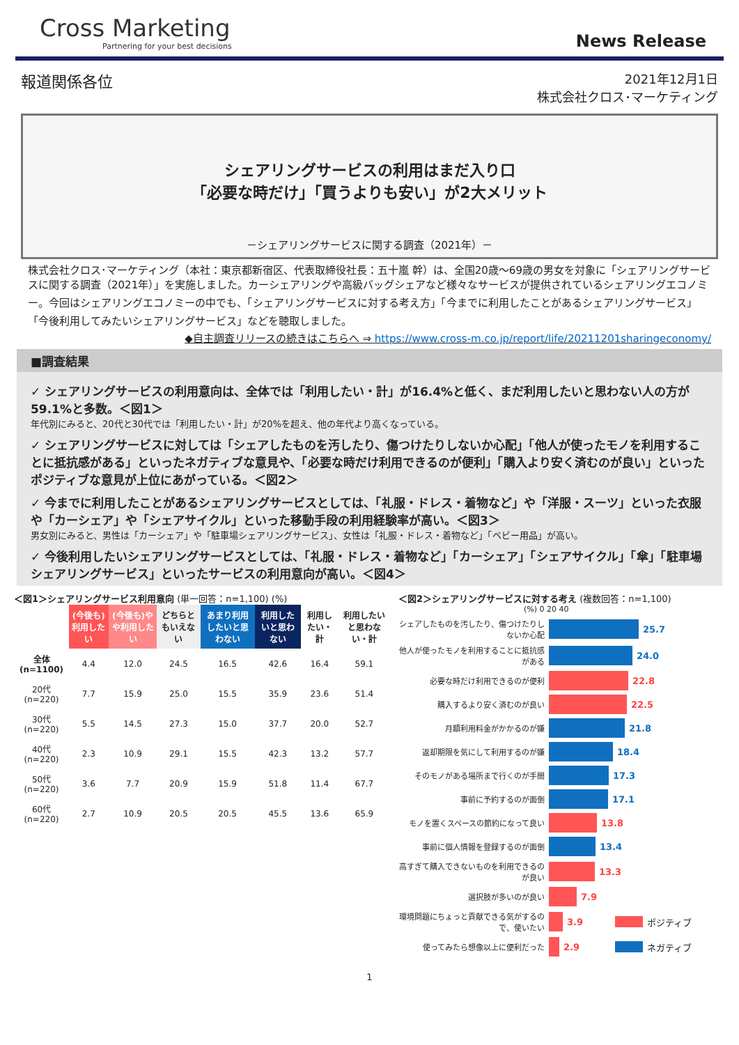Cross Marketing
Partnering for your best decisions
News Release
報道関係各位
2021年12月1日
株式会社クロス･マーケティング
シェアリングサービスの利用はまだ入り口
「必要な時だけ」「買うよりも安い」が2大メリット
－シェアリングサービスに関する調査（2021年）－
株式会社クロス･マーケティング（本社：東京都新宿区、代表取締役社長：五十嵐 幹）は、全国20歳～69歳の男女を対象に「シェアリングサービスに関する調査（2021年）」を実施しました。カーシェアリングや高級バッグシェアなど様々なサービスが提供されているシェアリングエコノミー。今回はシェアリングエコノミーの中でも、「シェアリングサービスに対する考え方」「今までに利用したことがあるシェアリングサービス」「今後利用してみたいシェアリングサービス」などを聴取しました。
◆自主調査リリースの続きはこちらへ ⇒ https://www.cross-m.co.jp/report/life/20211201sharingeconomy/
■調査結果
✓ シェアリングサービスの利用意向は、全体では「利用したい・計」が16.4%と低く、まだ利用したいと思わない人の方が59.1%と多数。＜図1＞
年代別にみると、20代と30代では「利用したい・計」が20%を超え、他の年代より高くなっている。
✓ シェアリングサービスに対しては「シェアしたものを汚したり、傷つけたりしないか心配」「他人が使ったモノを利用することに抵抗感がある」といったネガティブな意見や、「必要な時だけ利用できるのが便利」「購入より安く済むのが良い」といったポジティブな意見が上位にあがっている。＜図2＞
✓ 今までに利用したことがあるシェアリングサービスとしては、「礼服・ドレス・着物など」や「洋服・スーツ」といった衣服や「カーシェア」や「シェアサイクル」といった移動手段の利用経験率が高い。＜図3＞
男女別にみると、男性は「カーシェア」や「駐車場シェアリングサービス」、女性は「礼服・ドレス・着物など」「ベビー用品」が高い。
✓ 今後利用したいシェアリングサービスとしては、「礼服・ドレス・着物など」「カーシェア」「シェアサイクル」「傘」「駐車場シェアリングサービス」といったサービスの利用意向が高い。＜図4＞
＜図1＞シェアリングサービス利用意向 (単一回答：n=1,100) (%)
| | (今後も)利用したい | (今後も)やや利用したい | どちらともいえない | あまり利用したいと思わない | 利用したいと思わない | 利用したい・計 | 利用したいと思わない・計 |
| --- | --- | --- | --- | --- | --- | --- | --- |
| 全体(n=1100) | 4.4 | 12.0 | 24.5 | 16.5 | 42.6 | 16.4 | 59.1 |
| 20代(n=220) | 7.7 | 15.9 | 25.0 | 15.5 | 35.9 | 23.6 | 51.4 |
| 30代(n=220) | 5.5 | 14.5 | 27.3 | 15.0 | 37.7 | 20.0 | 52.7 |
| 40代(n=220) | 2.3 | 10.9 | 29.1 | 15.5 | 42.3 | 13.2 | 57.7 |
| 50代(n=220) | 3.6 | 7.7 | 20.9 | 15.9 | 51.8 | 11.4 | 67.7 |
| 60代(n=220) | 2.7 | 10.9 | 20.5 | 20.5 | 45.5 | 13.6 | 65.9 |
＜図2＞シェアリングサービスに対する考え (複数回答：n=1,100)
(%) 0 20 40
シェアしたものを汚したり、傷つけたりしないか心配
25.7
他人が使ったモノを利用することに抵抗感がある
24.0
必要な時だけ利用できるのが便利
22.8
購入するより安く済むのが良い
22.5
月額利用料金がかかるのが嫌
21.8
返却期限を気にして利用するのが嫌
18.4
そのモノがある場所まで行くのが手間
17.3
事前に予約するのが面倒
17.1
モノを置くスペースの節約になって良い
13.8
事前に個人情報を登録するのが面倒
13.4
高すぎて購入できないものを利用できるのが良い
13.3
選択肢が多いのが良い
7.9
環境問題にちょっと貢献できる気がするので、使いたい
3.9 ポジティブ
使ってみたら想像以上に便利だった
2.9 ネガティブ
1